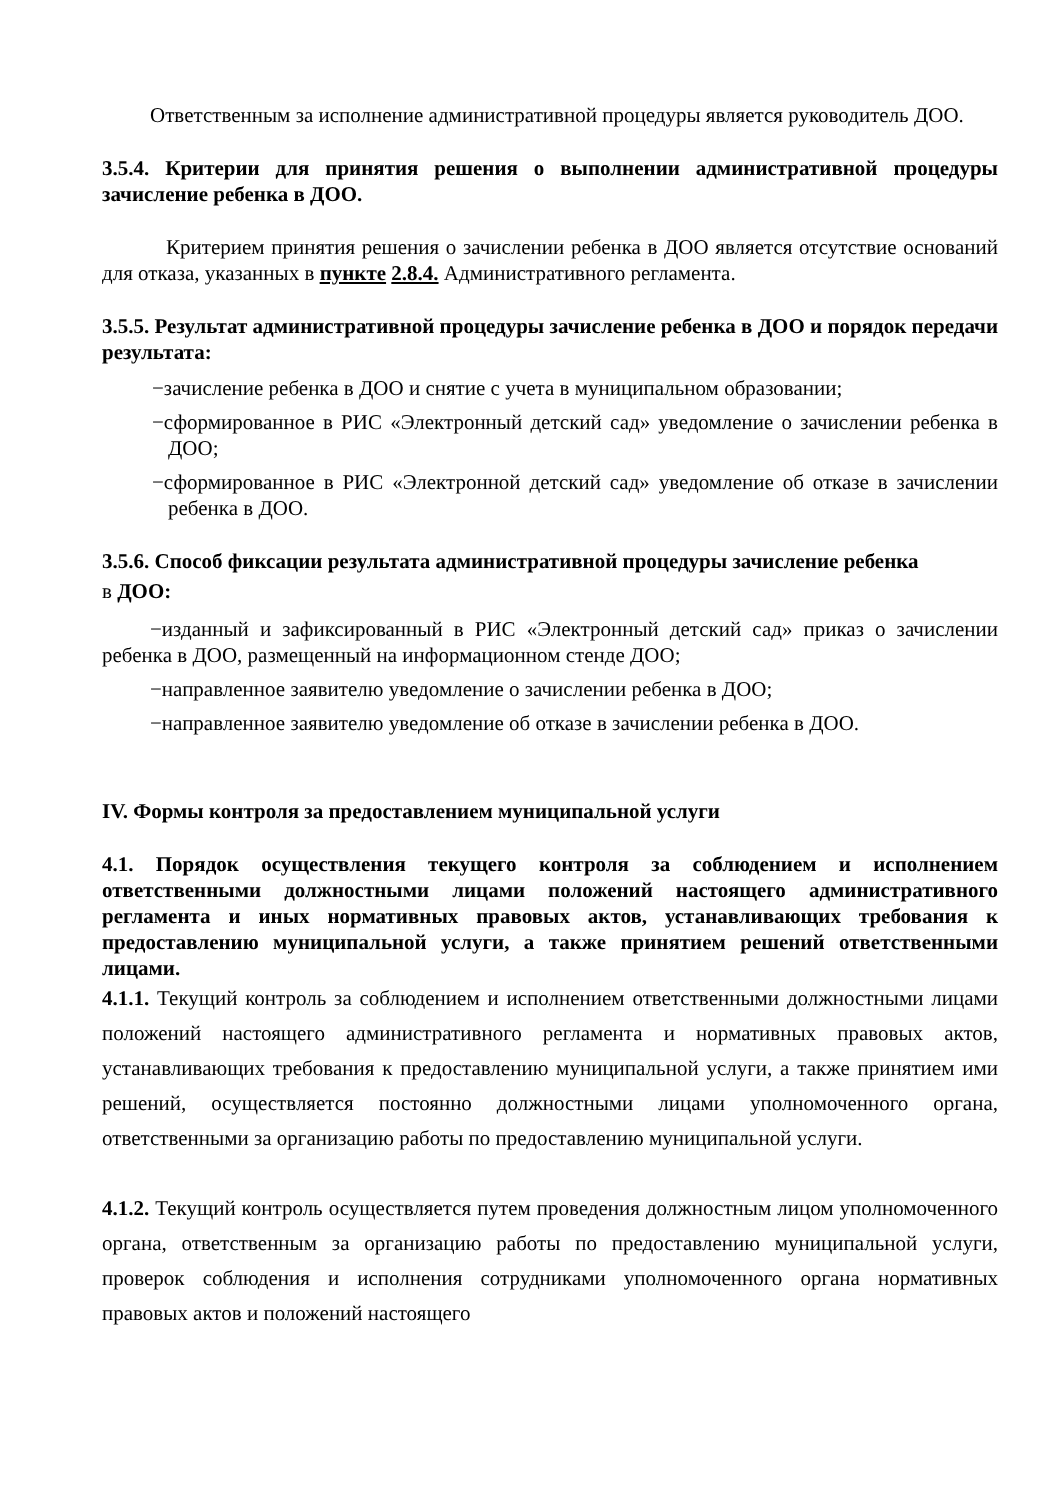Ответственным за исполнение административной процедуры является руководитель ДОО.
3.5.4. Критерии для принятия решения о выполнении административной процедуры зачисление ребенка в ДОО.
Критерием принятия решения о зачислении ребенка в ДОО является отсутствие оснований для отказа, указанных в пункте 2.8.4. Административного регламента.
3.5.5. Результат административной процедуры зачисление ребенка в ДОО и порядок передачи результата:
−зачисление ребенка в ДОО и снятие с учета в муниципальном образовании;
−сформированное в РИС «Электронный детский сад» уведомление о зачислении ребенка в ДОО;
−сформированное в РИС «Электронной детский сад» уведомление об отказе в зачислении ребенка в ДОО.
3.5.6. Способ фиксации результата административной процедуры зачисление ребенка
в ДОО:
−изданный и зафиксированный в РИС «Электронный детский сад» приказ о зачислении ребенка в ДОО, размещенный на информационном стенде ДОО;
−направленное заявителю уведомление о зачислении ребенка в ДОО;
−направленное заявителю уведомление об отказе в зачислении ребенка в ДОО.
IV. Формы контроля за предоставлением муниципальной услуги
4.1. Порядок осуществления текущего контроля за соблюдением и исполнением ответственными должностными лицами положений настоящего административного регламента и иных нормативных правовых актов, устанавливающих требования к предоставлению муниципальной услуги, а также принятием решений ответственными лицами.
4.1.1. Текущий контроль за соблюдением и исполнением ответственными должностными лицами положений настоящего административного регламента и нормативных правовых актов, устанавливающих требования к предоставлению муниципальной услуги, а также принятием ими решений, осуществляется постоянно должностными лицами уполномоченного органа, ответственными за организацию работы по предоставлению муниципальной услуги.
4.1.2. Текущий контроль осуществляется путем проведения должностным лицом уполномоченного органа, ответственным за организацию работы по предоставлению муниципальной услуги, проверок соблюдения и исполнения сотрудниками уполномоченного органа нормативных правовых актов и положений настоящего